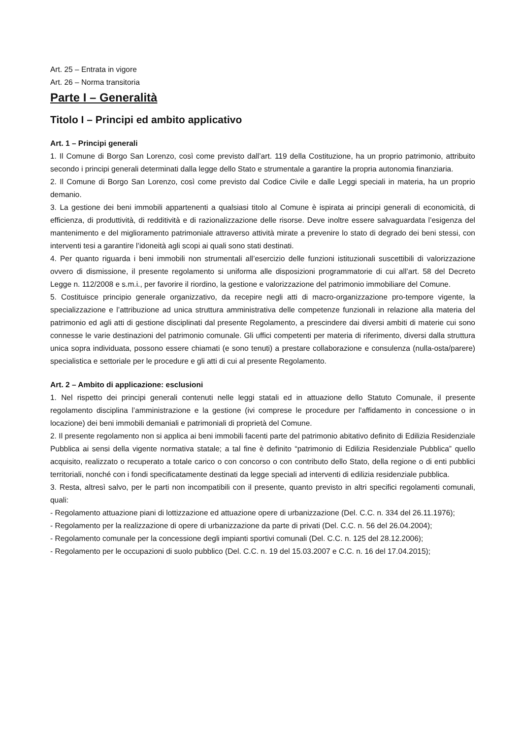Art. 25 – Entrata in vigore
Art. 26 – Norma transitoria
Parte I – Generalità
Titolo I – Principi ed ambito applicativo
Art. 1 – Principi generali
1. Il Comune di Borgo San Lorenzo, così come previsto dall’art. 119 della Costituzione, ha un proprio patrimonio, attribuito secondo i principi generali determinati dalla legge dello Stato e strumentale a garantire la propria autonomia finanziaria.
2. Il Comune di Borgo San Lorenzo, così come previsto dal Codice Civile e dalle Leggi speciali in materia, ha un proprio demanio.
3. La gestione dei beni immobili appartenenti a qualsiasi titolo al Comune è ispirata ai principi generali di economicità, di efficienza, di produttività, di redditività e di razionalizzazione delle risorse. Deve inoltre essere salvaguardata l’esigenza del mantenimento e del miglioramento patrimoniale attraverso attività mirate a prevenire lo stato di degrado dei beni stessi, con interventi tesi a garantire l’idoneità agli scopi ai quali sono stati destinati.
4. Per quanto riguarda i beni immobili non strumentali all’esercizio delle funzioni istituzionali suscettibili di valorizzazione ovvero di dismissione, il presente regolamento si uniforma alle disposizioni programmatorie di cui all’art. 58 del Decreto Legge n. 112/2008 e s.m.i., per favorire il riordino, la gestione e valorizzazione del patrimonio immobiliare del Comune.
5. Costituisce principio generale organizzativo, da recepire negli atti di macro-organizzazione pro-tempore vigente, la specializzazione e l’attribuzione ad unica struttura amministrativa delle competenze funzionali in relazione alla materia del patrimonio ed agli atti di gestione disciplinati dal presente Regolamento, a prescindere dai diversi ambiti di materie cui sono connesse le varie destinazioni del patrimonio comunale. Gli uffici competenti per materia di riferimento, diversi dalla struttura unica sopra individuata, possono essere chiamati (e sono tenuti) a prestare collaborazione e consulenza (nulla-osta/parere) specialistica e settoriale per le procedure e gli atti di cui al presente Regolamento.
Art. 2 – Ambito di applicazione: esclusioni
1. Nel rispetto dei principi generali contenuti nelle leggi statali ed in attuazione dello Statuto Comunale, il presente regolamento disciplina l’amministrazione e la gestione (ivi comprese le procedure per l'affidamento in concessione o in locazione) dei beni immobili demaniali e patrimoniali di proprietà del Comune.
2. Il presente regolamento non si applica ai beni immobili facenti parte del patrimonio abitativo definito di Edilizia Residenziale Pubblica ai sensi della vigente normativa statale; a tal fine è definito “patrimonio di Edilizia Residenziale Pubblica” quello acquisito, realizzato o recuperato a totale carico o con concorso o con contributo dello Stato, della regione o di enti pubblici territoriali, nonché con i fondi specificatamente destinati da legge speciali ad interventi di edilizia residenziale pubblica.
3. Resta, altresì salvo, per le parti non incompatibili con il presente, quanto previsto in altri specifici regolamenti comunali, quali:
- Regolamento attuazione piani di lottizzazione ed attuazione opere di urbanizzazione (Del. C.C. n. 334 del 26.11.1976);
- Regolamento per la realizzazione di opere di urbanizzazione da parte di privati (Del. C.C. n. 56 del 26.04.2004);
- Regolamento comunale per la concessione degli impianti sportivi comunali (Del. C.C. n. 125 del 28.12.2006);
- Regolamento per le occupazioni di suolo pubblico (Del. C.C. n. 19 del 15.03.2007 e C.C. n. 16 del 17.04.2015);